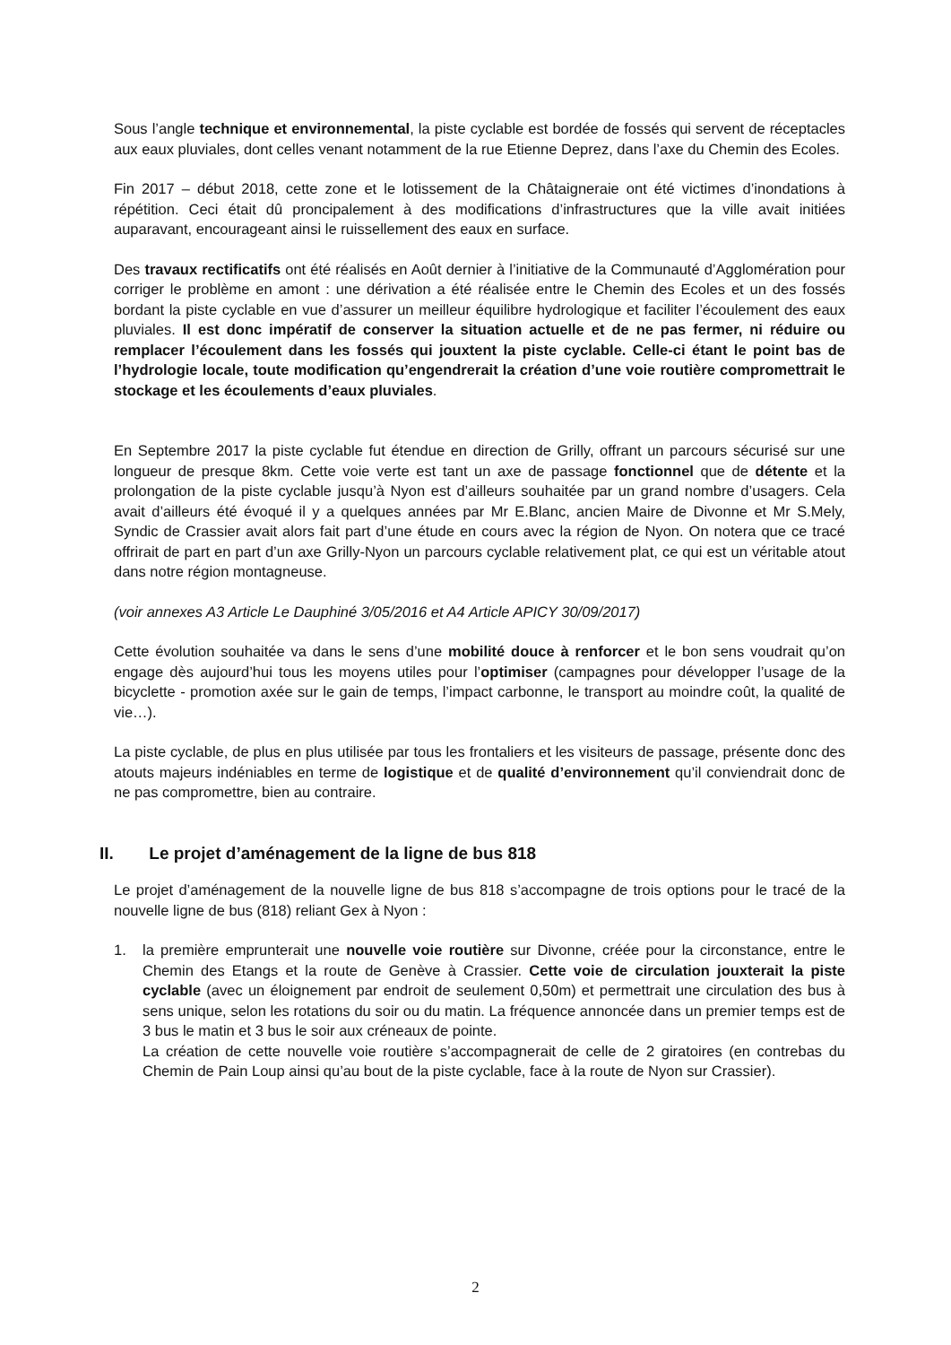Sous l’angle technique et environnemental, la piste cyclable est bordée de fossés qui servent de réceptacles aux eaux pluviales, dont celles venant notamment de la rue Etienne Deprez, dans l’axe du Chemin des Ecoles.
Fin 2017 – début 2018, cette zone et le lotissement de la Châtaigneraie ont été victimes d’inondations à répétition. Ceci était dû proncipalement à des modifications d’infrastructures que la ville avait initiées auparavant, encourageant ainsi le ruissellement des eaux en surface.
Des travaux rectificatifs ont été réalisés en Août dernier à l’initiative de la Communauté d’Agglomération pour corriger le problème en amont : une dérivation a été réalisée entre le Chemin des Ecoles et un des fossés bordant la piste cyclable en vue d’assurer un meilleur équilibre hydrologique et faciliter l’écoulement des eaux pluviales. Il est donc impératif de conserver la situation actuelle et de ne pas fermer, ni réduire ou remplacer l’écoulement dans les fossés qui jouxtent la piste cyclable. Celle-ci étant le point bas de l’hydrologie locale, toute modification qu’engendrerait la création d’une voie routière compromettrait le stockage et les écoulements d’eaux pluviales.
En Septembre 2017 la piste cyclable fut étendue en direction de Grilly, offrant un parcours sécurisé sur une longueur de presque 8km. Cette voie verte est tant un axe de passage fonctionnel que de détente et la prolongation de la piste cyclable jusqu’à Nyon est d’ailleurs souhaitée par un grand nombre d’usagers. Cela avait d’ailleurs été évoqué il y a quelques années par Mr E.Blanc, ancien Maire de Divonne et Mr S.Mely, Syndic de Crassier avait alors fait part d’une étude en cours avec la région de Nyon. On notera que ce tracé offrirait de part en part d’un axe Grilly-Nyon un parcours cyclable relativement plat, ce qui est un véritable atout dans notre région montagneuse.
(voir annexes A3 Article Le Dauphiné 3/05/2016 et A4 Article APICY 30/09/2017)
Cette évolution souhaitée va dans le sens d’une mobilité douce à renforcer et le bon sens voudrait qu’on engage dès aujourd’hui tous les moyens utiles pour l’optimiser (campagnes pour développer l’usage de la bicyclette - promotion axée sur le gain de temps, l’impact carbonne, le transport au moindre coût, la qualité de vie…).
La piste cyclable, de plus en plus utilisée par tous les frontaliers et les visiteurs de passage, présente donc des atouts majeurs indéniables en terme de logistique et de qualité d’environnement qu’il conviendrait donc de ne pas compromettre, bien au contraire.
II. Le projet d’aménagement de la ligne de bus 818
Le projet d’aménagement de la nouvelle ligne de bus 818 s’accompagne de trois options pour le tracé de la nouvelle ligne de bus (818) reliant Gex à Nyon :
1. la première emprunterait une nouvelle voie routière sur Divonne, créée pour la circonstance, entre le Chemin des Etangs et la route de Genève à Crassier. Cette voie de circulation jouxterait la piste cyclable (avec un éloignement par endroit de seulement 0,50m) et permettrait une circulation des bus à sens unique, selon les rotations du soir ou du matin. La fréquence annoncée dans un premier temps est de 3 bus le matin et 3 bus le soir aux créneaux de pointe.
La création de cette nouvelle voie routière s’accompagnerait de celle de 2 giratoires (en contrebas du Chemin de Pain Loup ainsi qu’au bout de la piste cyclable, face à la route de Nyon sur Crassier).
2